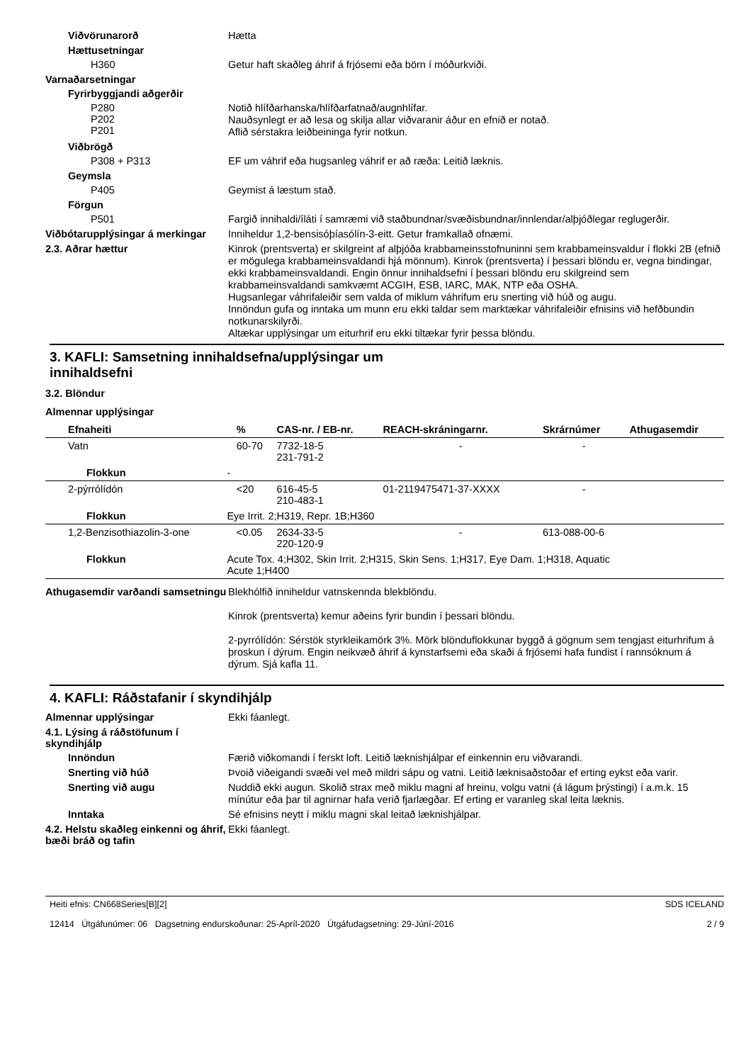Viðvörunarorð
Hætta
Hættusetningar
H360
Getur haft skaðleg áhrif á frjósemi eða börn í móðurkviði.
Varnaðarsetningar
Fyrirbyggjandi aðgerðir
P280
P202
P201
Notið hlífðarhanska/hlífðarfatnað/augnhlífar.
Nauðsynlegt er að lesa og skilja allar viðvaranir áður en efnið er notað.
Aflið sérstakra leiðbeininga fyrir notkun.
Viðbrögð
P308 + P313
EF um váhrif eða hugsanleg váhrif er að ræða: Leitið læknis.
Geymsla
P405
Geymist á læstum stað.
Förgun
P501
Fargið innihaldi/íláti í samræmi við staðbundnar/svæðisbundnar/innlendar/alþjóðlegar reglugerðir.
Viðbótarupplýsingar á merkingar
Inniheldur 1,2-bensisóþíasólín-3-eitt. Getur framkallað ofnæmi.
2.3. Aðrar hættur
Kinrok (prentsverta) er skilgreint af alþjóða krabbameinsstofnuninni sem krabbameinsvaldur í flokki 2B (efnið er mögulega krabbameinsvaldandi hjá mönnum). Kinrok (prentsverta) í þessari blöndu er, vegna bindingar, ekki krabbameinsvaldandi. Engin önnur innihaldsefni í þessari blöndu eru skilgreind sem krabbameinsvaldandi samkvæmt ACGIH, ESB, IARC, MAK, NTP eða OSHA.
Hugsanlegar váhrifaleiðir sem valda of miklum váhrifum eru snerting við húð og augu.
Innöndun gufa og inntaka um munn eru ekki taldar sem marktækar váhrifaleiðir efnisins við hefðbundin notkunarskilyrði.
Altækar upplýsingar um eiturhrif eru ekki tiltækar fyrir þessa blöndu.
3. KAFLI: Samsetning innihaldsefna/upplýsingar um
innihaldsefni
3.2. Blöndur
Almennar upplýsingar
| Efnaheiti | | % | CAS-nr. / EB-nr. | REACH-skráningarnr. | Skrárnúmer | Athugasemdir |
| --- | --- | --- | --- | --- | --- | --- |
| Vatn | | 60-70 | 7732-18-5 231-791-2 | - | - | |
| Flokkun | - | | | | | |
| 2-pýrrólídón | | <20 | 616-45-5 210-483-1 | 01-2119475471-37-XXXX | - | |
| Flokkun | Eye Irrit. 2;H319, Repr. 1B;H360 | | | | | |
| 1,2-Benzisothiazolin-3-one | | <0.05 | 2634-33-5 220-120-9 | - | 613-088-00-6 | |
| Flokkun | Acute Tox. 4;H302, Skin Irrit. 2;H315, Skin Sens. 1;H317, Eye Dam. 1;H318, Aquatic Acute 1;H400 | | | | | |
Athugasemdir varðandi samsetningu
Blekhólfið inniheldur vatnskennda blekblöndu.
Kinrok (prentsverta) kemur aðeins fyrir bundin í þessari blöndu.
2-pyrrólídón: Sérstök styrkleikamörk 3%. Mörk blönduflokkunar byggð á gögnum sem tengjast eiturhrifum á þroskun í dýrum. Engin neikvæð áhrif á kynstarfsemi eða skaði á frjósemi hafa fundist í rannsóknum á dýrum. Sjá kafla 11.
4. KAFLI: Ráðstafanir í skyndihjálp
Almennar upplýsingar
Ekki fáanlegt.
4.1. Lýsing á ráðstöfunum í skyndihjálp
Innöndun
Færið viðkomandi í ferskt loft. Leitið læknishjálpar ef einkennin eru viðvarandi.
Snerting við húð
Þvoið viðeigandi svæði vel með mildri sápu og vatni. Leitið læknisaðstoðar ef erting eykst eða varir.
Snerting við augu
Nuddið ekki augun. Skolið strax með miklu magni af hreinu, volgu vatni (á lágum þrýstingi) í a.m.k. 15 mínútur eða þar til agnirnar hafa verið fjarlægðar. Ef erting er varanleg skal leita læknis.
Inntaka
Sé efnisins neytt í miklu magni skal leitað læknishjálpar.
4.2. Helstu skaðleg einkenni og áhrif, bæði bráð og tafin
Ekki fáanlegt.
Heiti efnis: CN668Series[B][2]
12414 Útgáfunúmer: 06 Dagsetning endurskoðunar: 25-Apríl-2020 Útgáfudagsetning: 29-Júní-2016
SDS ICELAND
2 / 9